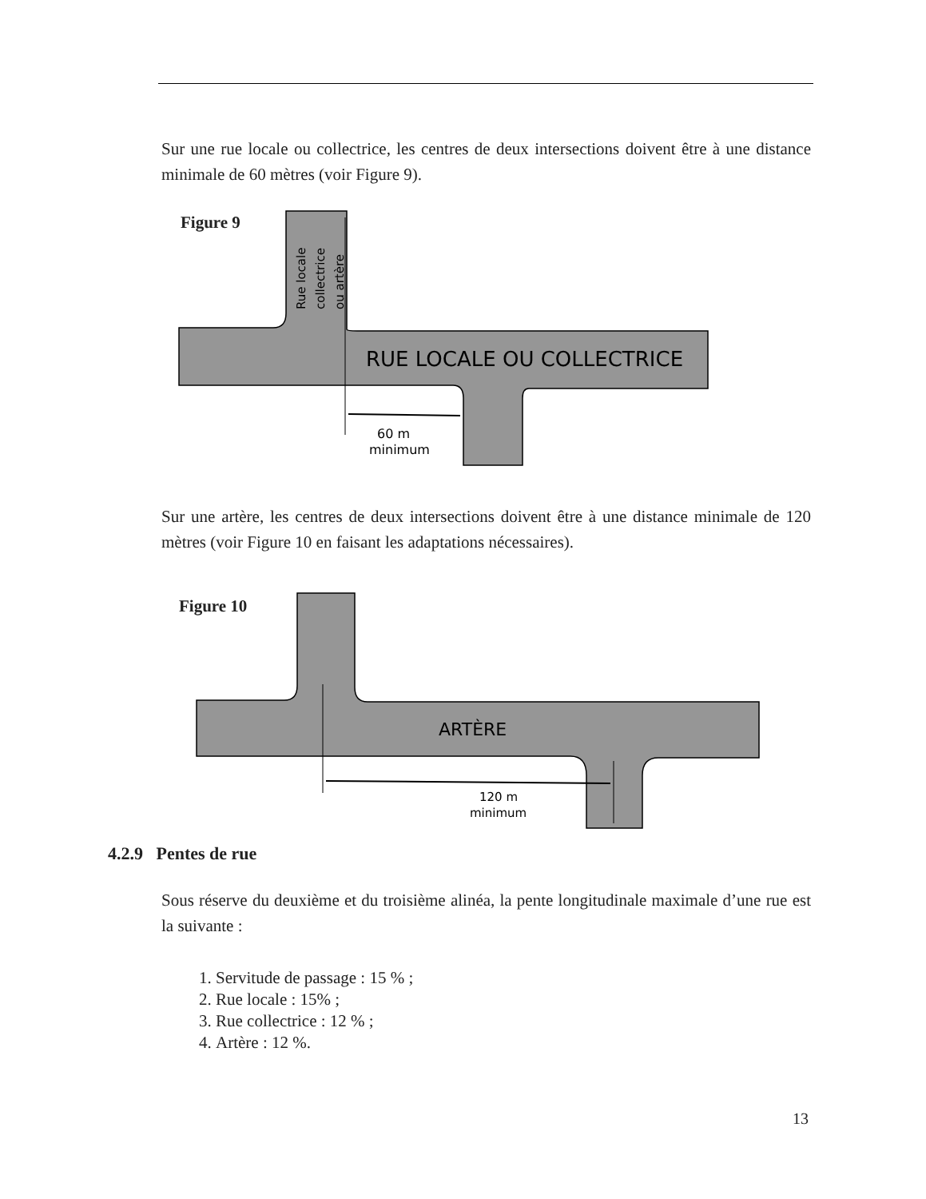Sur une rue locale ou collectrice, les centres de deux intersections doivent être à une distance minimale de 60 mètres (voir Figure 9).
Figure 9
RUE LOCALE OU COLLECTRICE
60 m
minimum
Rue locale
collectrice
ou artère
Sur une artère, les centres de deux intersections doivent être à une distance minimale de 120 mètres (voir Figure 10 en faisant les adaptations nécessaires).
Figure 10
ARTÈRE
120 m
minimum
4.2.9 Pentes de rue
Sous réserve du deuxième et du troisième alinéa, la pente longitudinale maximale d’une rue est la suivante :
1. Servitude de passage : 15 % ;
2. Rue locale : 15% ;
3. Rue collectrice : 12 % ;
4. Artère : 12 %.
13